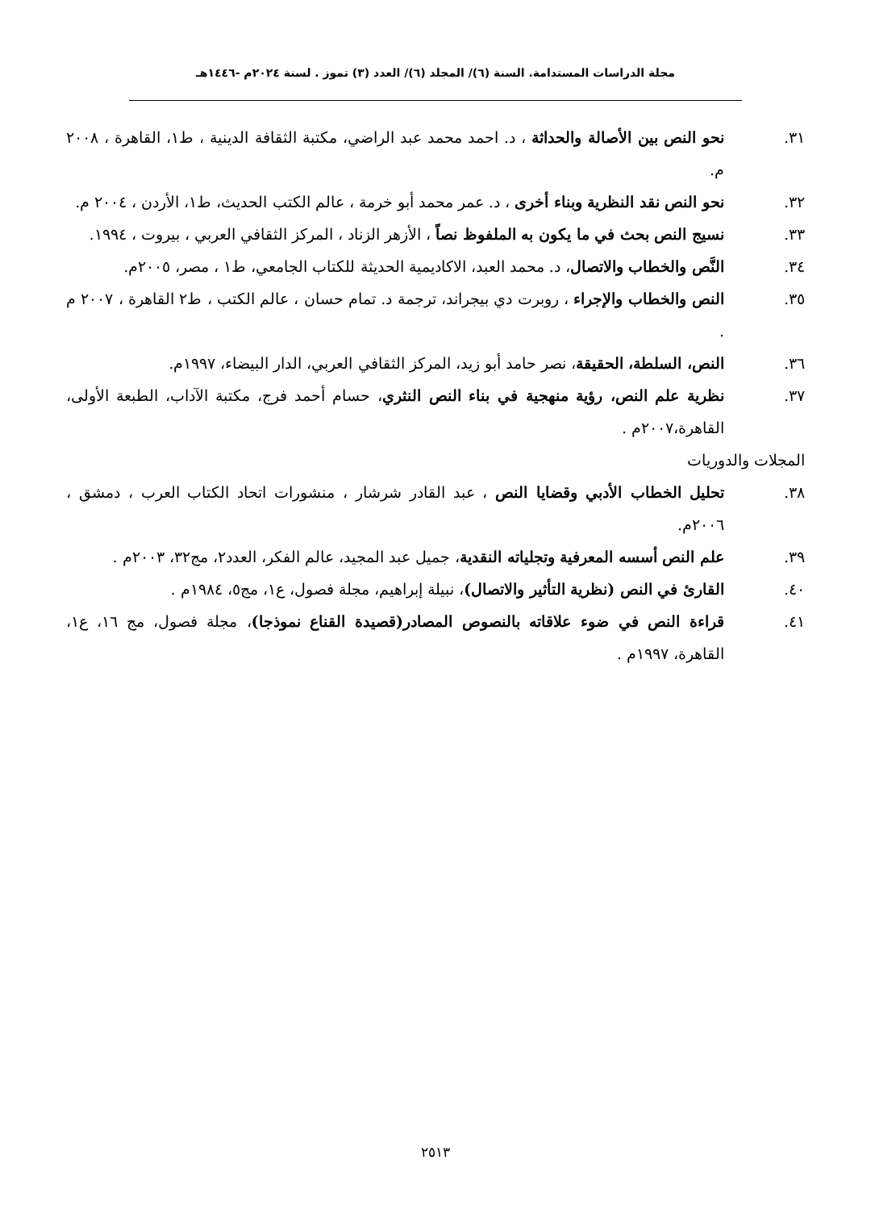مجلة الدراسات المستدامة. السنة (٦)/ المجلد (٦)/ العدد (٣) تموز . لسنة ٢٠٢٤م -١٤٤٦هـ
٣١. نحو النص بين الأصالة والحداثة ، د. احمد محمد عبد الراضي، مكتبة الثقافة الدينية ، ط١، القاهرة ، ٢٠٠٨ م.
٣٢. نحو النص نقد النظرية وبناء أخرى ، د. عمر محمد أبو خرمة ، عالم الكتب الحديث، ط١، الأردن ، ٢٠٠٤ م.
٣٣. نسيج النص بحث في ما يكون به الملفوظ نصاً ، الأزهر الزناد ، المركز الثقافي العربي ، بيروت ، ١٩٩٤.
٣٤. النَّص والخطاب والاتصال، د. محمد العبد، الاكاديمية الحديثة للكتاب الجامعي، ط١ ، مصر، ٢٠٠٥م.
٣٥. النص والخطاب والإجراء ، روبرت دي بيجراند، ترجمة د. تمام حسان ، عالم الكتب ، ط٢ القاهرة ، ٢٠٠٧ م .
٣٦. النص، السلطة، الحقيقة، نصر حامد أبو زيد، المركز الثقافي العربي، الدار البيضاء، ١٩٩٧م.
٣٧. نظرية علم النص، رؤية منهجية في بناء النص النثري، حسام أحمد فرج، مكتبة الآداب، الطبعة الأولى، القاهرة،٢٠٠٧م .
المجلات والدوريات
٣٨. تحليل الخطاب الأدبي وقضايا النص ، عبد القادر شرشار ، منشورات اتحاد الكتاب العرب ، دمشق ، ٢٠٠٦م.
٣٩. علم النص أسسه المعرفية وتجلياته النقدية، جميل عبد المجيد، عالم الفكر، العدد٢، مج٣٢، ٢٠٠٣م .
٤٠. القارئ في النص (نظرية التأثير والاتصال)، نبيلة إبراهيم، مجلة فصول، ع١، مج٥، ١٩٨٤م .
٤١. قراءة النص في ضوء علاقاته بالنصوص المصادر(قصيدة القناع نموذجا)، مجلة فصول، مج ١٦، ع١، القاهرة، ١٩٩٧م .
٢٥١٣